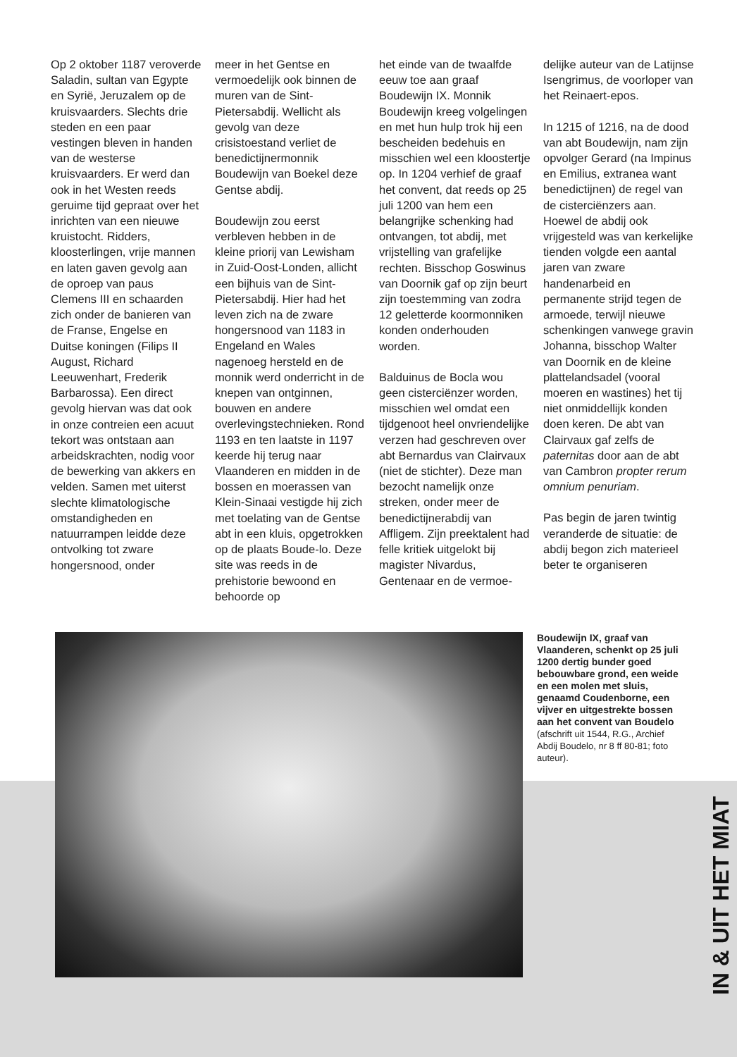Op 2 oktober 1187 veroverde Saladin, sultan van Egypte en Syrië, Jeruzalem op de kruisvaarders. Slechts drie steden en een paar vestingen bleven in handen van de westerse kruisvaarders. Er werd dan ook in het Westen reeds geruime tijd gepraat over het inrichten van een nieuwe kruistocht. Ridders, kloosterlingen, vrije mannen en laten gaven gevolg aan de oproep van paus Clemens III en schaarden zich onder de banieren van de Franse, Engelse en Duitse koningen (Filips II August, Richard Leeuwenhart, Frederik Barbarossa). Een direct gevolg hiervan was dat ook in onze contreien een acuut tekort was ontstaan aan arbeidskrachten, nodig voor de bewerking van akkers en velden. Samen met uiterst slechte klimatologische omstandigheden en natuurrampen leidde deze ontvolking tot zware hongersnood, onder
meer in het Gentse en vermoedelijk ook binnen de muren van de Sint-Pietersabdij. Wellicht als gevolg van deze crisistoestand verliet de benedictijnermonnik Boudewijn van Boekel deze Gentse abdij.
Boudewijn zou eerst verbleven hebben in de kleine priorij van Lewisham in Zuid-Oost-Londen, allicht een bijhuis van de Sint-Pietersabdij. Hier had het leven zich na de zware hongersnood van 1183 in Engeland en Wales nagenoeg hersteld en de monnik werd onderricht in de knepen van ontginnen, bouwen en andere overlevingstechnieken. Rond 1193 en ten laatste in 1197 keerde hij terug naar Vlaanderen en midden in de bossen en moerassen van Klein-Sinaai vestigde hij zich met toelating van de Gentse abt in een kluis, opgetrokken op de plaats Boude-lo. Deze site was reeds in de prehistorie bewoond en behoorde op
het einde van de twaalfde eeuw toe aan graaf Boudewijn IX. Monnik Boudewijn kreeg volgelingen en met hun hulp trok hij een bescheiden bedehuis en misschien wel een kloostertje op. In 1204 verhief de graaf het convent, dat reeds op 25 juli 1200 van hem een belangrijke schenking had ontvangen, tot abdij, met vrijstelling van grafelijke rechten. Bisschop Goswinus van Doornik gaf op zijn beurt zijn toestemming van zodra 12 geletterde koormonniken konden onderhouden worden.
Balduinus de Bocla wou geen cisterciënzer worden, misschien wel omdat een tijdgenoot heel onvriendelijke verzen had geschreven over abt Bernardus van Clairvaux (niet de stichter). Deze man bezocht namelijk onze streken, onder meer de benedictijnerabdij van Affligem. Zijn preektalent had felle kritiek uitgelokt bij magister Nivardus, Gentenaar en de vermoe-
delijke auteur van de Latijnse Isengrimus, de voorloper van het Reinaert-epos.
In 1215 of 1216, na de dood van abt Boudewijn, nam zijn opvolger Gerard (na Impinus en Emilius, extranea want benedictijnen) de regel van de cisterciënzers aan. Hoewel de abdij ook vrijgesteld was van kerkelijke tienden volgde een aantal jaren van zware handenarbeid en permanente strijd tegen de armoede, terwijl nieuwe schenkingen vanwege gravin Johanna, bisschop Walter van Doornik en de kleine plattelandsadel (vooral moeren en wastines) het tij niet onmiddellijk konden doen keren. De abt van Clairvaux gaf zelfs de paternitas door aan de abt van Cambron propter rerum omnium penuriam.
Pas begin de jaren twintig veranderde de situatie: de abdij begon zich materieel beter te organiseren
Boudewijn IX, graaf van Vlaanderen, schenkt op 25 juli 1200 dertig bunder goed bebouwbare grond, een weide en een molen met sluis, genaamd Coudenborne, een vijver en uitgestrekte bossen aan het convent van Boudelo
(afschrift uit 1544, R.G., Archief Abdij Boudelo, nr 8 ff 80-81; foto auteur).
IN & UIT HET MIAT